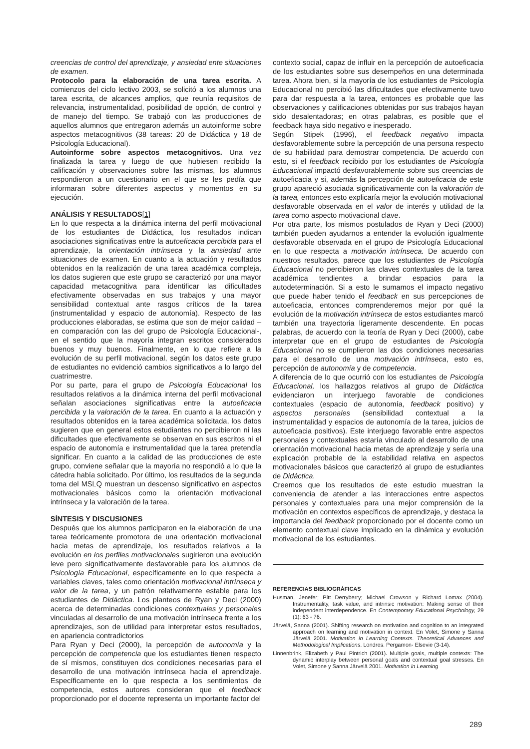creencias de control del aprendizaje, y ansiedad ente situaciones de examen.
Protocolo para la elaboración de una tarea escrita. A comienzos del ciclo lectivo 2003, se solicitó a los alumnos una tarea escrita, de alcances amplios, que reunía requisitos de relevancia, instrumentalidad, posibilidad de opción, de control y de manejo del tiempo. Se trabajó con las producciones de aquellos alumnos que entregaron además un autoinforme sobre aspectos metacognitivos (38 tareas: 20 de Didáctica y 18 de Psicología Educacional).
Autoinforme sobre aspectos metacognitivos. Una vez finalizada la tarea y luego de que hubiesen recibido la calificación y observaciones sobre las mismas, los alumnos respondieron a un cuestionario en el que se les pedía que informaran sobre diferentes aspectos y momentos en su ejecución.
ANÁLISIS Y RESULTADOS[1]
En lo que respecta a la dinámica interna del perfil motivacional de los estudiantes de Didáctica, los resultados indican asociaciones significativas entre la autoeficacia percibida para el aprendizaje, la orientación intrínseca y la ansiedad ante situaciones de examen. En cuanto a la actuación y resultados obtenidos en la realización de una tarea académica compleja, los datos sugieren que este grupo se caracterizó por una mayor capacidad metacognitiva para identificar las dificultades efectivamente observadas en sus trabajos y una mayor sensibilidad contextual ante rasgos críticos de la tarea (instrumentalidad y espacio de autonomía). Respecto de las producciones elaboradas, se estima que son de mejor calidad –en comparación con las del grupo de Psicología Educacional-, en el sentido que la mayoría integran escritos considerados buenos y muy buenos. Finalmente, en lo que refiere a la evolución de su perfil motivacional, según los datos este grupo de estudiantes no evidenció cambios significativos a lo largo del cuatrimestre.
Por su parte, para el grupo de Psicología Educacional los resultados relativos a la dinámica interna del perfil motivacional señalan asociaciones significativas entre la autoeficacia percibida y la valoración de la tarea. En cuanto a la actuación y resultados obtenidos en la tarea académica solicitada, los datos sugieren que en general estos estudiantes no percibieron ni las dificultades que efectivamente se observan en sus escritos ni el espacio de autonomía e instrumentalidad que la tarea pretendía significar. En cuanto a la calidad de las producciones de este grupo, conviene señalar que la mayoría no respondió a lo que la cátedra había solicitado. Por último, los resultados de la segunda toma del MSLQ muestran un descenso significativo en aspectos motivacionales básicos como la orientación motivacional intrínseca y la valoración de la tarea.
SÍNTESIS Y DISCUSIONES
Después que los alumnos participaron en la elaboración de una tarea teóricamente promotora de una orientación motivacional hacia metas de aprendizaje, los resultados relativos a la evolución en los perfiles motivacionales sugirieron una evolución leve pero significativamente desfavorable para los alumnos de Psicología Educacional, específicamente en lo que respecta a variables claves, tales como orientación motivacional intrínseca y valor de la tarea, y un patrón relativamente estable para los estudiantes de Didáctica. Los planteos de Ryan y Deci (2000) acerca de determinadas condiciones contextuales y personales vinculadas al desarrollo de una motivación intrínseca frente a los aprendizajes, son de utilidad para interpretar estos resultados, en apariencia contradictorios
Para Ryan y Deci (2000), la percepción de autonomía y la percepción de competencia que los estudiantes tienen respecto de sí mismos, constituyen dos condiciones necesarias para el desarrollo de una motivación intrínseca hacia el aprendizaje. Específicamente en lo que respecta a los sentimientos de competencia, estos autores consideran que el feedback proporcionado por el docente representa un importante factor del
contexto social, capaz de influir en la percepción de autoeficacia de los estudiantes sobre sus desempeños en una determinada tarea. Ahora bien, si la mayoría de los estudiantes de Psicología Educacional no percibió las dificultades que efectivamente tuvo para dar respuesta a la tarea, entonces es probable que las observaciones y calificaciones obtenidas por sus trabajos hayan sido desalentadoras; en otras palabras, es posible que el feedback haya sido negativo e inesperado.
Según Stipek (1996), el feedback negativo impacta desfavorablemente sobre la percepción de una persona respecto de su habilidad para demostrar competencia. De acuerdo con esto, si el feedback recibido por los estudiantes de Psicología Educacional impactó desfavorablemente sobre sus creencias de autoeficacia y si, además la percepción de autoeficacia de este grupo apareció asociada significativamente con la valoración de la tarea, entonces esto explicaría mejor la evolución motivacional desfavorable observada en el valor de interés y utilidad de la tarea como aspecto motivacional clave.
Por otra parte, los mismos postulados de Ryan y Deci (2000) también pueden ayudarnos a entender la evolución igualmente desfavorable observada en el grupo de Psicología Educacional en lo que respecta a motivación intrínseca. De acuerdo con nuestros resultados, parece que los estudiantes de Psicología Educacional no percibieron las claves contextuales de la tarea académica tendientes a brindar espacios para la autodeterminación. Si a esto le sumamos el impacto negativo que puede haber tenido el feedback en sus percepciones de autoeficacia, entonces comprenderemos mejor por qué la evolución de la motivación intrínseca de estos estudiantes marcó también una trayectoria ligeramente descendente. En pocas palabras, de acuerdo con la teoría de Ryan y Deci (2000), cabe interpretar que en el grupo de estudiantes de Psicología Educacional no se cumplieron las dos condiciones necesarias para el desarrollo de una motivación intrínseca, esto es, percepción de autonomía y de competencia.
A diferencia de lo que ocurrió con los estudiantes de Psicología Educacional, los hallazgos relativos al grupo de Didáctica evidenciaron un interjuego favorable de condiciones contextuales (espacio de autonomía, feedback positivo) y aspectos personales (sensibilidad contextual a la instrumentalidad y espacios de autonomía de la tarea, juicios de autoeficacia positivos). Este interjuego favorable entre aspectos personales y contextuales estaría vinculado al desarrollo de una orientación motivacional hacia metas de aprendizaje y sería una explicación probable de la estabilidad relativa en aspectos motivacionales básicos que caracterizó al grupo de estudiantes de Didáctica.
Creemos que los resultados de este estudio muestran la conveniencia de atender a las interacciones entre aspectos personales y contextuales para una mejor comprensión de la motivación en contextos específicos de aprendizaje, y destaca la importancia del feedback proporcionado por el docente como un elemento contextual clave implicado en la dinámica y evolución motivacional de los estudiantes.
REFERENCIAS BIBLIOGRÁFICAS
Husman, Jenefer; Pitt Derryberry; Michael Crowson y Richard Lomax (2004). Instrumentality, task value, and intrinsic motivation: Making sense of their independent interdependence. En Contemporary Educational Psychology, 29 (1): 63 - 76.
Järvelä, Sanna (2001). Shifting research on motivation and cognition to an integrated approach on learning and motivation in context. En Volet, Simone y Sanna Järvelä 2001. Motivation in Learning Contexts. Theoretical Advances and Methodological Implications. Londres. Pergamon- Elsevie (3-14).
Linnenbrink, Elizabeth y Paul Pintrich (2001). Multiple goals, multiple contexts: The dynamic interplay between personal goals and contextual goal stresses. En Volet, Simone y Sanna Järvelä 2001. Motivation in Learning
289